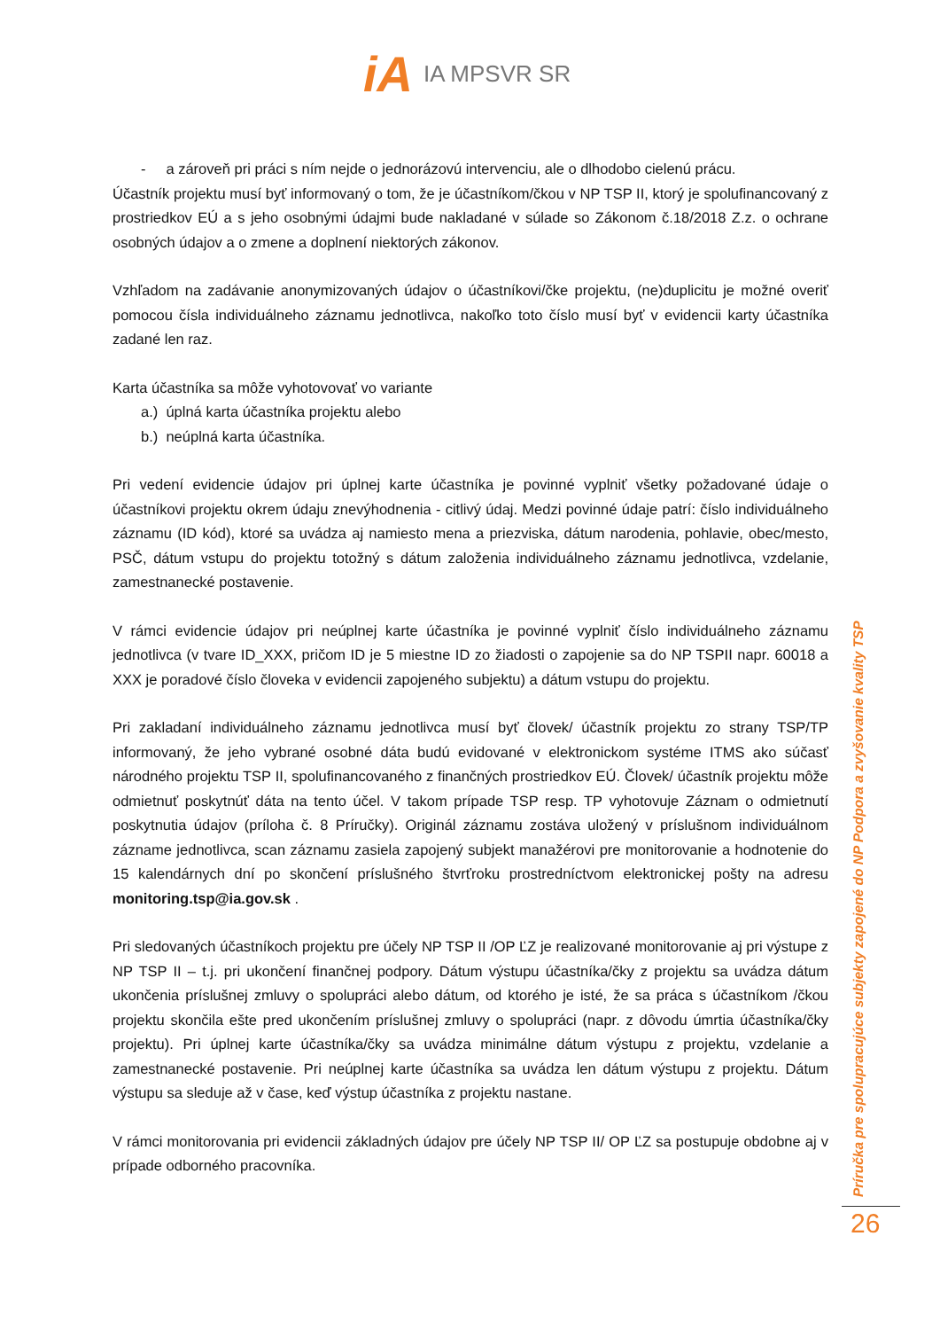iA IA MPSVR SR
- a zároveň pri práci s ním nejde o jednorázovú intervenciu, ale o dlhodobo cielenú prácu.
Účastník projektu musí byť informovaný o tom, že je účastníkom/čkou v NP TSP II, ktorý je spolufinancovaný z prostriedkov EÚ a s jeho osobnými údajmi bude nakladané v súlade so Zákonom č.18/2018 Z.z. o ochrane osobných údajov a o zmene a doplnení niektorých zákonov.
Vzhľadom na zadávanie anonymizovaných údajov o účastníkovi/čke projektu, (ne)duplicitu je možné overiť pomocou čísla individuálneho záznamu jednotlivca, nakoľko toto číslo musí byť v evidencii karty účastníka zadané len raz.
Karta účastníka sa môže vyhotovovať vo variante
a.) úplná karta účastníka projektu alebo
b.) neúplná karta účastníka.
Pri vedení evidencie údajov pri úplnej karte účastníka je povinné vyplniť všetky požadované údaje o účastníkovi projektu okrem údaju znevýhodnenia - citlivý údaj. Medzi povinné údaje patrí: číslo individuálneho záznamu (ID kód), ktoré sa uvádza aj namiesto mena a priezviska, dátum narodenia, pohlavie, obec/mesto, PSČ, dátum vstupu do projektu totožný s dátum založenia individuálneho záznamu jednotlivca, vzdelanie, zamestnanecké postavenie.
V rámci evidencie údajov pri neúplnej karte účastníka je povinné vyplniť číslo individuálneho záznamu jednotlivca (v tvare ID_XXX, pričom ID je 5 miestne ID zo žiadosti o zapojenie sa do NP TSPII napr. 60018 a XXX je poradové číslo človeka v evidencii zapojeného subjektu) a dátum vstupu do projektu.
Pri zakladaní individuálneho záznamu jednotlivca musí byť človek/ účastník projektu zo strany TSP/TP informovaný, že jeho vybrané osobné dáta budú evidované v elektronickom systéme ITMS ako súčasť národného projektu TSP II, spolufinancovaného z finančných prostriedkov EÚ. Človek/ účastník projektu môže odmietnuť poskytnúť dáta na tento účel. V takom prípade TSP resp. TP vyhotovuje Záznam o odmietnutí poskytnutia údajov (príloha č. 8 Príručky). Originál záznamu zostáva uložený v príslušnom individuálnom zázname jednotlivca, scan záznamu zasiela zapojený subjekt manažérovi pre monitorovanie a hodnotenie do 15 kalendárnych dní po skončení príslušného štvrťroku prostredníctvom elektronickej pošty na adresu monitoring.tsp@ia.gov.sk .
Pri sledovaných účastníkoch projektu pre účely NP TSP II /OP ĽZ je realizované monitorovanie aj pri výstupe z NP TSP II – t.j. pri ukončení finančnej podpory. Dátum výstupu účastníka/čky z projektu sa uvádza dátum ukončenia príslušnej zmluvy o spolupráci alebo dátum, od ktorého je isté, že sa práca s účastníkom /čkou projektu skončila ešte pred ukončením príslušnej zmluvy o spolupráci (napr. z dôvodu úmrtia účastníka/čky projektu). Pri úplnej karte účastníka/čky sa uvádza minimálne dátum výstupu z projektu, vzdelanie a zamestnanecké postavenie. Pri neúplnej karte účastníka sa uvádza len dátum výstupu z projektu. Dátum výstupu sa sleduje až v čase, keď výstup účastníka z projektu nastane.
V rámci monitorovania pri evidencii základných údajov pre účely NP TSP II/ OP ĽZ sa postupuje obdobne aj v prípade odborného pracovníka.
Príručka pre spolupracujúce subjekty zapojené do NP Podpora a zvyšovanie kvality TSP
26